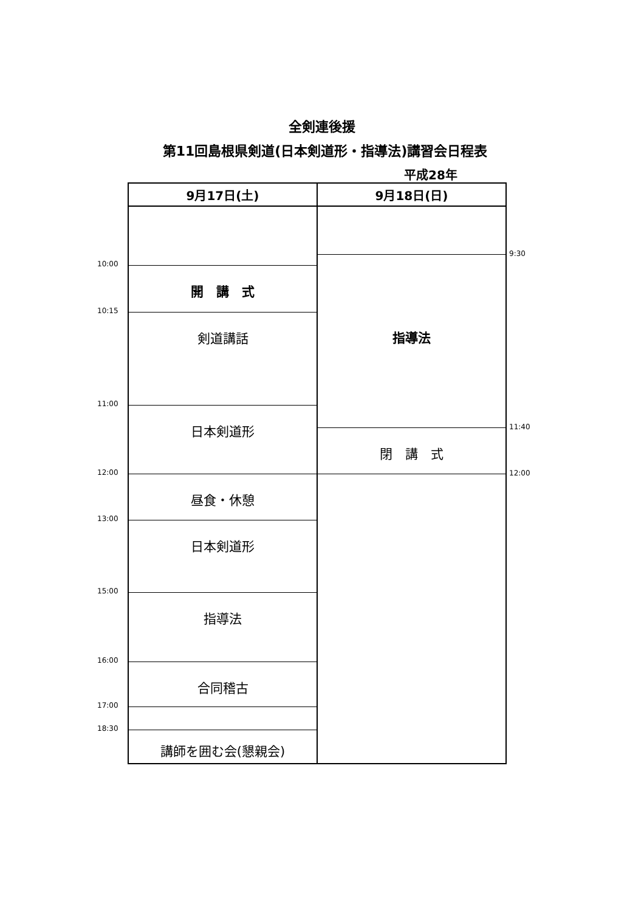全剣連後援
第11回島根県剣道(日本剣道形・指導法)講習会日程表
平成28年
10:00
10:15
11:00
12:00
13:00
15:00
16:00
17:00
18:30
9月17日(土)
開　講　式
剣道講話
日本剣道形
昼食・休憩
日本剣道形
指導法
合同稽古
講師を囲む会(懇親会)
9月18日(日)
指導法
閉　講　式
9:30
11:40
12:00